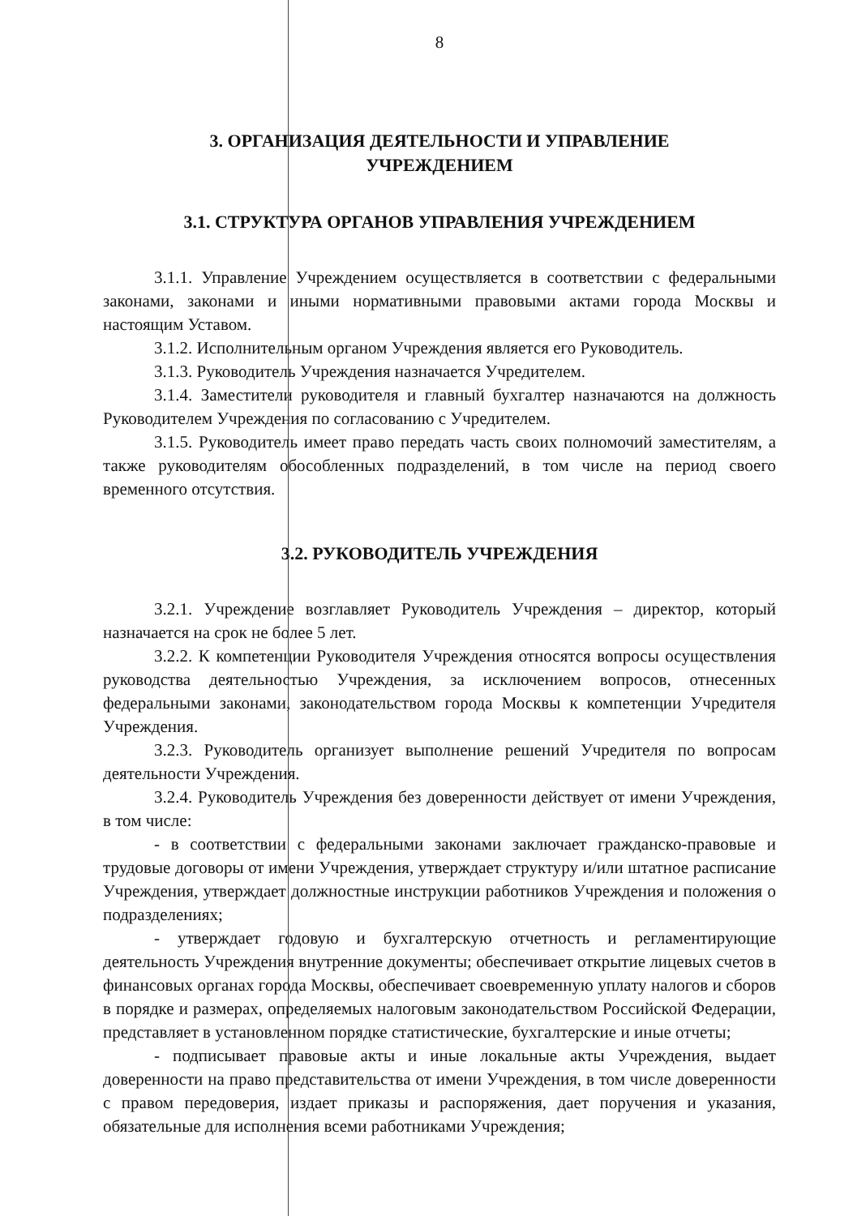8
3. ОРГАНИЗАЦИЯ ДЕЯТЕЛЬНОСТИ И УПРАВЛЕНИЕ
УЧРЕЖДЕНИЕМ
3.1. СТРУКТУРА ОРГАНОВ УПРАВЛЕНИЯ УЧРЕЖДЕНИЕМ
3.1.1. Управление Учреждением осуществляется в соответствии с федеральными законами, законами и иными нормативными правовыми актами города Москвы и настоящим Уставом.
3.1.2. Исполнительным органом Учреждения является его Руководитель.
3.1.3. Руководитель Учреждения назначается Учредителем.
3.1.4. Заместители руководителя и главный бухгалтер назначаются на должность Руководителем Учреждения по согласованию с Учредителем.
3.1.5. Руководитель имеет право передать часть своих полномочий заместителям, а также руководителям обособленных подразделений, в том числе на период своего временного отсутствия.
3.2. РУКОВОДИТЕЛЬ УЧРЕЖДЕНИЯ
3.2.1. Учреждение возглавляет Руководитель Учреждения – директор, который назначается на срок не более 5 лет.
3.2.2. К компетенции Руководителя Учреждения относятся вопросы осуществления руководства деятельностью Учреждения, за исключением вопросов, отнесенных федеральными законами, законодательством города Москвы к компетенции Учредителя Учреждения.
3.2.3. Руководитель организует выполнение решений Учредителя по вопросам деятельности Учреждения.
3.2.4. Руководитель Учреждения без доверенности действует от имени Учреждения, в том числе:
- в соответствии с федеральными законами заключает гражданско-правовые и трудовые договоры от имени Учреждения, утверждает структуру и/или штатное расписание Учреждения, утверждает должностные инструкции работников Учреждения и положения о подразделениях;
- утверждает годовую и бухгалтерскую отчетность и регламентирующие деятельность Учреждения внутренние документы; обеспечивает открытие лицевых счетов в финансовых органах города Москвы, обеспечивает своевременную уплату налогов и сборов в порядке и размерах, определяемых налоговым законодательством Российской Федерации, представляет в установленном порядке статистические, бухгалтерские и иные отчеты;
- подписывает правовые акты и иные локальные акты Учреждения, выдает доверенности на право представительства от имени Учреждения, в том числе доверенности с правом передоверия, издает приказы и распоряжения, дает поручения и указания, обязательные для исполнения всеми работниками Учреждения;